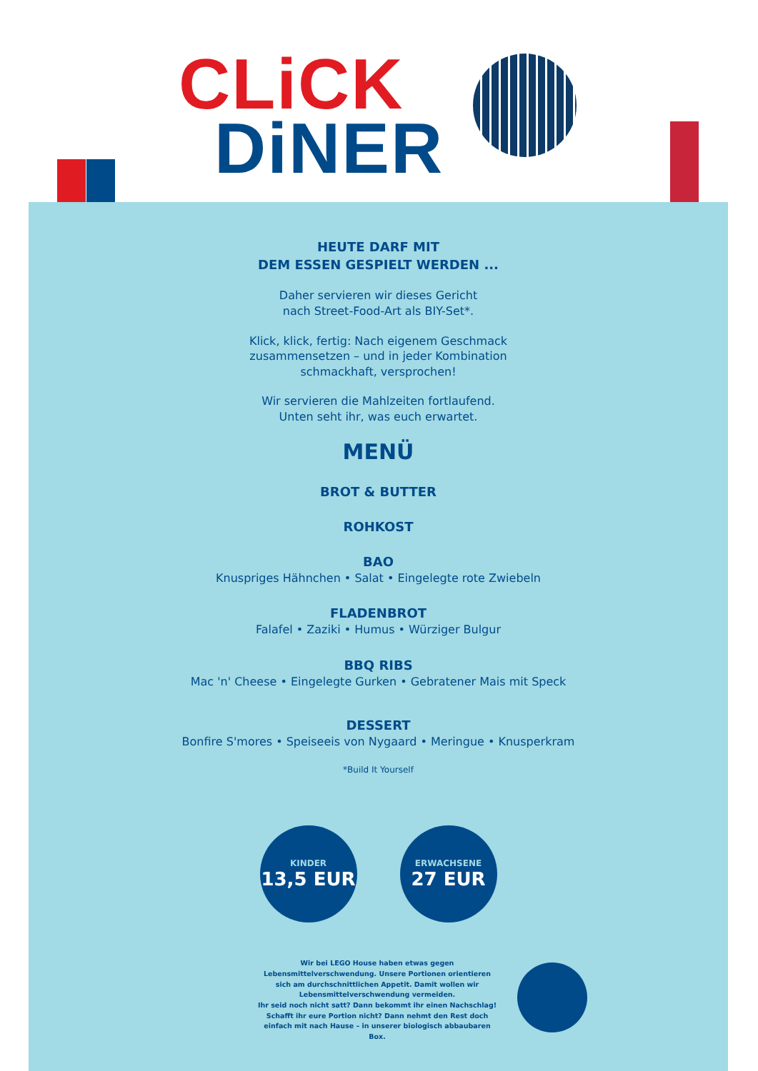CLiCK
DiNER
HEUTE DARF MIT
DEM ESSEN GESPIELT WERDEN ...
Daher servieren wir dieses Gericht
nach Street-Food-Art als BIY-Set*.
Klick, klick, fertig: Nach eigenem Geschmack
zusammensetzen – und in jeder Kombination
schmackhaft, versprochen!
Wir servieren die Mahlzeiten fortlaufend.
Unten seht ihr, was euch erwartet.
MENÜ
BROT & BUTTER
ROHKOST
BAO
Knuspriges Hähnchen • Salat • Eingelegte rote Zwiebeln
FLADENBROT
Falafel • Zaziki • Humus • Würziger Bulgur
BBQ RIBS
Mac 'n' Cheese • Eingelegte Gurken • Gebratener Mais mit Speck
DESSERT
Bonfire S'mores • Speiseeis von Nygaard • Meringue • Knusperkram
*Build It Yourself
KINDER
13,5 EUR
ERWACHSENE
27 EUR
Wir bei LEGO House haben etwas gegen Lebensmittelverschwendung. Unsere Portionen orientieren sich am durchschnittlichen Appetit. Damit wollen wir Lebensmittelverschwendung vermeiden.
Ihr seid noch nicht satt? Dann bekommt ihr einen Nachschlag! Schafft ihr eure Portion nicht? Dann nehmt den Rest doch einfach mit nach Hause – in unserer biologisch abbaubaren Box.